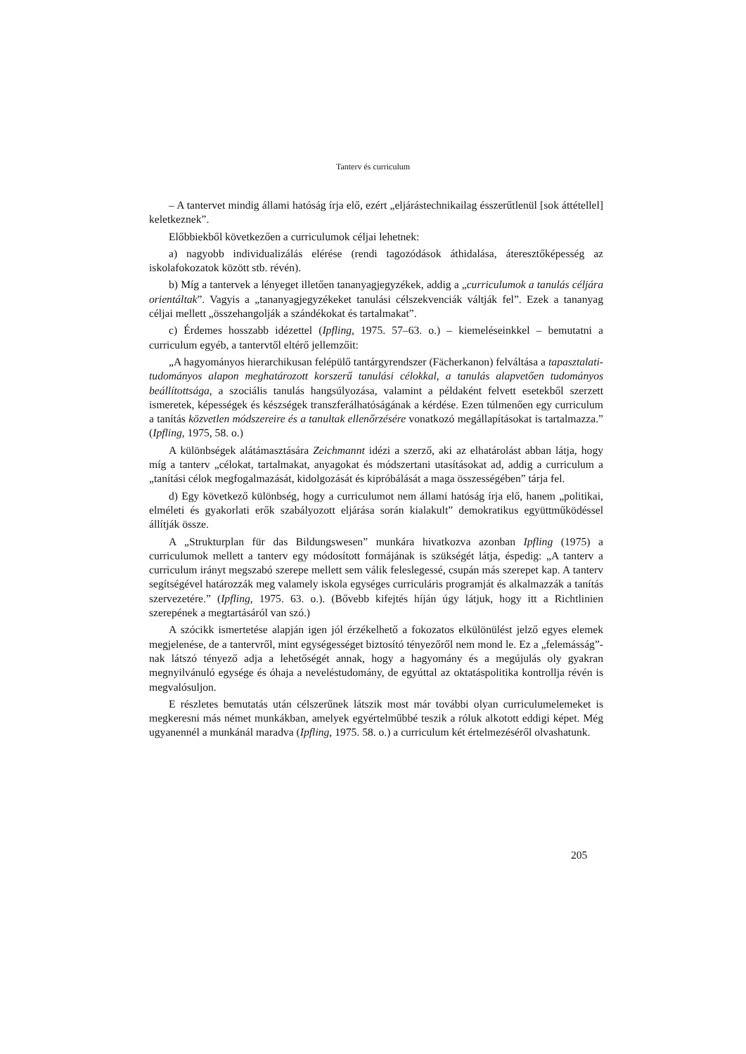Tanterv és curriculum
– A tantervet mindig állami hatóság írja elő, ezért „eljárástechnikailag ésszerűtlenül [sok áttétellel] keletkeznek”.
Előbbiekből következően a curriculumok céljai lehetnek:
a) nagyobb individualizálás elérése (rendi tagozódások áthidalása, áteresztőképesség az iskolafokozatok között stb. révén).
b) Míg a tantervek a lényeget illetően tananyagjegyzékek, addig a „curriculumok a tanulás céljára orientáltak”. Vagyis a „tananyagjegyzékeket tanulási célszekvenciák váltják fel”. Ezek a tananyag céljai mellett „összehangolják a szándékokat és tartalmakat”.
c) Érdemes hosszabb idézettel (Ipfling, 1975. 57–63. o.) – kiemeléseinkkel – bemutatni a curriculum egyéb, a tantervtől eltérő jellemzőit:
„A hagyományos hierarchikusan felépülő tantárgyrendszer (Fächerkanon) felváltása a tapasztalati-tudományos alapon meghatározott korszerű tanulási célokkal, a tanulás alapvetően tudományos beállítottsága, a szociális tanulás hangsúlyozása, valamint a példaként felvett esetekből szerzett ismeretek, képességek és készségek transzferálhatóságának a kérdése. Ezen túlmenően egy curriculum a tanítás közvetlen módszereire és a tanultak ellenőrzésére vonatkozó megállapításokat is tartalmazza.” (Ipfling, 1975, 58. o.)
A különbségek alátámasztására Zeichmannt idézi a szerző, aki az elhatárolást abban látja, hogy míg a tanterv „célokat, tartalmakat, anyagokat és módszertani utasításokat ad, addig a curriculum a „tanítási célok megfogalmazását, kidolgozását és kipróbálását a maga összességében” tárja fel.
d) Egy következő különbség, hogy a curriculumot nem állami hatóság írja elő, hanem „politikai, elméleti és gyakorlati erők szabályozott eljárása során kialakult” demokratikus együttműködéssel állítják össze.
A „Strukturplan für das Bildungswesen” munkára hivatkozva azonban Ipfling (1975) a curriculumok mellett a tanterv egy módosított formájának is szükségét látja, éspedig: „A tanterv a curriculum irányt megszabó szerepe mellett sem válik feleslegessé, csupán más szerepet kap. A tanterv segítségével határozzák meg valamely iskola egységes curriculáris programját és alkalmazzák a tanítás szervezetére.” (Ipfling, 1975. 63. o.). (Bővebb kifejtés híján úgy látjuk, hogy itt a Richtlinien szerepének a megtartásáról van szó.)
A szócikk ismertetése alapján igen jól érzékelhető a fokozatos elkülönülést jelző egyes elemek megjelenése, de a tantervről, mint egységességet biztosító tényezőről nem mond le. Ez a „felemásság”-nak látszó tényező adja a lehetőségét annak, hogy a hagyomány és a megújulás oly gyakran megnyilvánuló egysége és óhaja a neveléstudomány, de egyúttal az oktatáspolitika kontrollja révén is megvalósuljon.
E részletes bemutatás után célszerűnek látszik most már további olyan curriculumelemeket is megkeresni más német munkákban, amelyek egyértelműbbé teszik a róluk alkotott eddigi képet. Még ugyanennél a munkánál maradva (Ipfling, 1975. 58. o.) a curriculum két értelmezéséről olvashatunk.
205